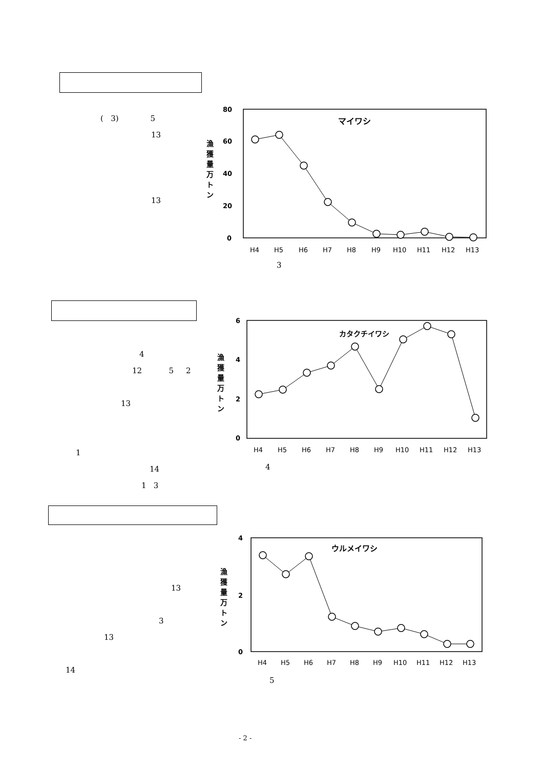( 3) 5
13
13
80
60
40
20
0
漁
獲
量
万
ト
ン
マイワシ
H4
H5
H6
H7
H8
H9
H10
H11
H12
H13
3
4
12 5 2
13
1
14
1 3
6
4
2
0
漁
獲
量
万
ト
ン
カタクチイワシ
H4
H5
H6
H7
H8
H9
H10
H11
H12
H13
4
13
3
13
14
4
2
0
漁
獲
量
万
ト
ン
ウルメイワシ
H4
H5
H6
H7
H8
H9
H10
H11
H12
H13
5
- 2 -